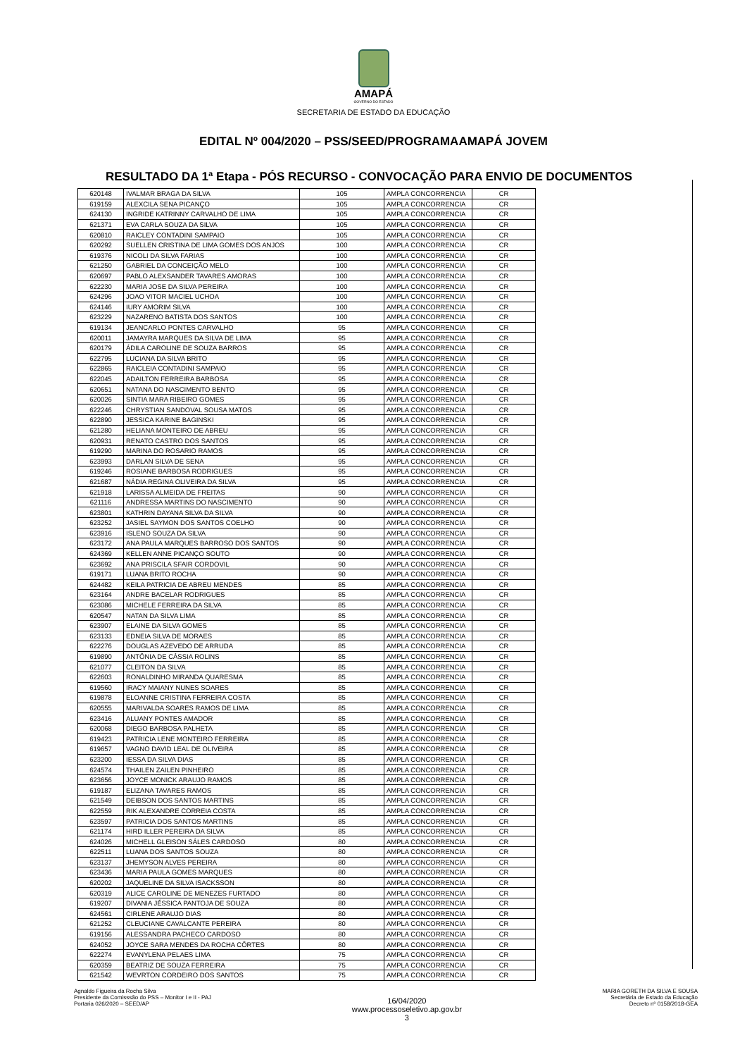AMAPÁ
GOVERNO DO ESTADO
SECRETARIA DE ESTADO DA EDUCAÇÃO
EDITAL Nº 004/2020 – PSS/SEED/PROGRAMAAMAPÁ JOVEM
RESULTADO DA 1ª Etapa - PÓS RECURSO - CONVOCAÇÃO PARA ENVIO DE DOCUMENTOS
| 620148 | IVALMAR BRAGA DA SILVA | 105 | AMPLA CONCORRENCIA | CR |
| 619159 | ALEXCILA SENA PICANÇO | 105 | AMPLA CONCORRENCIA | CR |
| 624130 | INGRIDE KATRINNY CARVALHO DE LIMA | 105 | AMPLA CONCORRENCIA | CR |
| 621371 | EVA CARLA SOUZA DA SILVA | 105 | AMPLA CONCORRENCIA | CR |
| 620810 | RAICLEY CONTADINI SAMPAIO | 105 | AMPLA CONCORRENCIA | CR |
| 620292 | SUELLEN CRISTINA DE LIMA GOMES DOS ANJOS | 100 | AMPLA CONCORRENCIA | CR |
| 619376 | NICOLI DA SILVA FARIAS | 100 | AMPLA CONCORRENCIA | CR |
| 621250 | GABRIEL DA CONCEIÇÃO MELO | 100 | AMPLA CONCORRENCIA | CR |
| 620697 | PABLO ALEXSANDER TAVARES AMORAS | 100 | AMPLA CONCORRENCIA | CR |
| 622230 | MARIA JOSE DA SILVA PEREIRA | 100 | AMPLA CONCORRENCIA | CR |
| 624296 | JOAO VITOR MACIEL UCHOA | 100 | AMPLA CONCORRENCIA | CR |
| 624146 | IURY AMORIM SILVA | 100 | AMPLA CONCORRENCIA | CR |
| 623229 | NAZARENO BATISTA DOS SANTOS | 100 | AMPLA CONCORRENCIA | CR |
| 619134 | JEANCARLO PONTES CARVALHO | 95 | AMPLA CONCORRENCIA | CR |
| 620011 | JAMAYRA MARQUES DA SILVA DE LIMA | 95 | AMPLA CONCORRENCIA | CR |
| 620179 | ÁDILA CAROLINE DE SOUZA BARROS | 95 | AMPLA CONCORRENCIA | CR |
| 622795 | LUCIANA DA SILVA BRITO | 95 | AMPLA CONCORRENCIA | CR |
| 622865 | RAICLEIA CONTADINI SAMPAIO | 95 | AMPLA CONCORRENCIA | CR |
| 622045 | ADAILTON FERREIRA BARBOSA | 95 | AMPLA CONCORRENCIA | CR |
| 620651 | NATANA DO NASCIMENTO BENTO | 95 | AMPLA CONCORRENCIA | CR |
| 620026 | SINTIA MARA RIBEIRO GOMES | 95 | AMPLA CONCORRENCIA | CR |
| 622246 | CHRYSTIAN SANDOVAL SOUSA MATOS | 95 | AMPLA CONCORRENCIA | CR |
| 622890 | JESSICA KARINE BAGINSKI | 95 | AMPLA CONCORRENCIA | CR |
| 621280 | HELIANA MONTEIRO DE ABREU | 95 | AMPLA CONCORRENCIA | CR |
| 620931 | RENATO CASTRO DOS SANTOS | 95 | AMPLA CONCORRENCIA | CR |
| 619290 | MARINA DO ROSARIO RAMOS | 95 | AMPLA CONCORRENCIA | CR |
| 623993 | DARLAN SILVA DE SENA | 95 | AMPLA CONCORRENCIA | CR |
| 619246 | ROSIANE BARBOSA RODRIGUES | 95 | AMPLA CONCORRENCIA | CR |
| 621687 | NÁDIA REGINA OLIVEIRA DA SILVA | 95 | AMPLA CONCORRENCIA | CR |
| 621918 | LARISSA ALMEIDA DE FREITAS | 90 | AMPLA CONCORRENCIA | CR |
| 621116 | ANDRESSA MARTINS DO NASCIMENTO | 90 | AMPLA CONCORRENCIA | CR |
| 623801 | KATHRIN DAYANA SILVA DA SILVA | 90 | AMPLA CONCORRENCIA | CR |
| 623252 | JASIEL SAYMON DOS SANTOS COELHO | 90 | AMPLA CONCORRENCIA | CR |
| 623916 | ISLENO SOUZA DA SILVA | 90 | AMPLA CONCORRENCIA | CR |
| 623172 | ANA PAULA MARQUES BARROSO DOS SANTOS | 90 | AMPLA CONCORRENCIA | CR |
| 624369 | KELLEN ANNE PICANÇO SOUTO | 90 | AMPLA CONCORRENCIA | CR |
| 623692 | ANA PRISCILA SFAIR CORDOVIL | 90 | AMPLA CONCORRENCIA | CR |
| 619171 | LUANA BRITO ROCHA | 90 | AMPLA CONCORRENCIA | CR |
| 624482 | KEILA PATRICIA DE ABREU MENDES | 85 | AMPLA CONCORRENCIA | CR |
| 623164 | ANDRE BACELAR RODRIGUES | 85 | AMPLA CONCORRENCIA | CR |
| 623086 | MICHELE FERREIRA DA SILVA | 85 | AMPLA CONCORRENCIA | CR |
| 620547 | NATAN DA SILVA LIMA | 85 | AMPLA CONCORRENCIA | CR |
| 623907 | ELAINE DA SILVA GOMES | 85 | AMPLA CONCORRENCIA | CR |
| 623133 | EDNEIA SILVA DE MORAES | 85 | AMPLA CONCORRENCIA | CR |
| 622276 | DOUGLAS AZEVEDO DE ARRUDA | 85 | AMPLA CONCORRENCIA | CR |
| 619890 | ANTÔNIA DE CÁSSIA ROLINS | 85 | AMPLA CONCORRENCIA | CR |
| 621077 | CLEITON DA SILVA | 85 | AMPLA CONCORRENCIA | CR |
| 622603 | RONALDINHO MIRANDA QUARESMA | 85 | AMPLA CONCORRENCIA | CR |
| 619560 | IRACY MAIANY NUNES SOARES | 85 | AMPLA CONCORRENCIA | CR |
| 619878 | ELOANNE CRISTINA FERREIRA COSTA | 85 | AMPLA CONCORRENCIA | CR |
| 620555 | MARIVALDA SOARES RAMOS DE LIMA | 85 | AMPLA CONCORRENCIA | CR |
| 623416 | ALUANY PONTES AMADOR | 85 | AMPLA CONCORRENCIA | CR |
| 620068 | DIEGO BARBOSA PALHETA | 85 | AMPLA CONCORRENCIA | CR |
| 619423 | PATRICIA LENE MONTEIRO FERREIRA | 85 | AMPLA CONCORRENCIA | CR |
| 619657 | VAGNO DAVID LEAL DE OLIVEIRA | 85 | AMPLA CONCORRENCIA | CR |
| 623200 | IESSA DA SILVA DIAS | 85 | AMPLA CONCORRENCIA | CR |
| 624574 | THAILEN ZAILEN PINHEIRO | 85 | AMPLA CONCORRENCIA | CR |
| 623656 | JOYCE MONICK ARAUJO RAMOS | 85 | AMPLA CONCORRENCIA | CR |
| 619187 | ELIZANA TAVARES RAMOS | 85 | AMPLA CONCORRENCIA | CR |
| 621549 | DEIBSON DOS SANTOS MARTINS | 85 | AMPLA CONCORRENCIA | CR |
| 622559 | RIK ALEXANDRE CORREIA COSTA | 85 | AMPLA CONCORRENCIA | CR |
| 623597 | PATRICIA DOS SANTOS MARTINS | 85 | AMPLA CONCORRENCIA | CR |
| 621174 | HIRD ILLER PEREIRA DA SILVA | 85 | AMPLA CONCORRENCIA | CR |
| 624026 | MICHELL GLEISON SÁLES CARDOSO | 80 | AMPLA CONCORRENCIA | CR |
| 622511 | LUANA DOS SANTOS SOUZA | 80 | AMPLA CONCORRENCIA | CR |
| 623137 | JHEMYSON ALVES PEREIRA | 80 | AMPLA CONCORRENCIA | CR |
| 623436 | MARIA PAULA GOMES MARQUES | 80 | AMPLA CONCORRENCIA | CR |
| 620202 | JAQUELINE DA SILVA ISACKSSON | 80 | AMPLA CONCORRENCIA | CR |
| 620319 | ALICE CAROLINE DE MENEZES FURTADO | 80 | AMPLA CONCORRENCIA | CR |
| 619207 | DIVANIA JÉSSICA PANTOJA DE SOUZA | 80 | AMPLA CONCORRENCIA | CR |
| 624561 | CIRLENE ARAUJO DIAS | 80 | AMPLA CONCORRENCIA | CR |
| 621252 | CLEUCIANE CAVALCANTE PEREIRA | 80 | AMPLA CONCORRENCIA | CR |
| 619156 | ALESSANDRA PACHECO CARDOSO | 80 | AMPLA CONCORRENCIA | CR |
| 624052 | JOYCE SARA MENDES DA ROCHA CÔRTES | 80 | AMPLA CONCORRENCIA | CR |
| 622274 | EVANYLENA PELAES LIMA | 75 | AMPLA CONCORRENCIA | CR |
| 620359 | BEATRIZ DE SOUZA FERREIRA | 75 | AMPLA CONCORRENCIA | CR |
| 621542 | WEVRTON CORDEIRO DOS SANTOS | 75 | AMPLA CONCORRENCIA | CR |
Agnaldo Figueira da Rocha Silva
Presidente da Comisssão do PSS – Monitor I e II - PAJ
Portaria 026/2020 – SEED/AP
16/04/2020
www.processoseletivo.ap.gov.br
3
MARIA GORETH DA SILVA E SOUSA
Secretária de Estado da Educação
Decreto nº 0158/2018-GEA